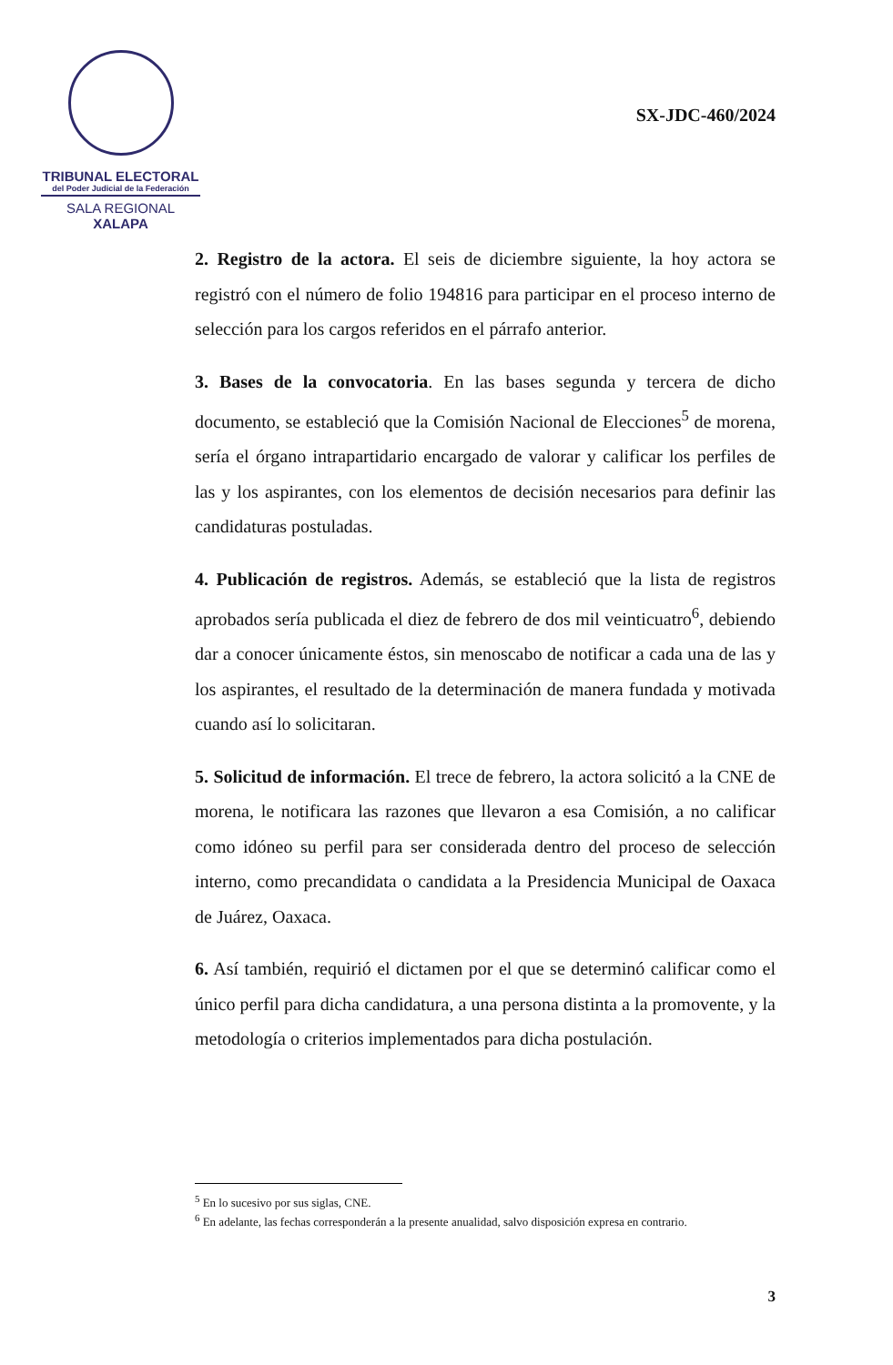TRIBUNAL ELECTORAL
del Poder Judicial de la Federación
SALA REGIONAL
XALAPA
SX-JDC-460/2024
2. Registro de la actora. El seis de diciembre siguiente, la hoy actora se registró con el número de folio 194816 para participar en el proceso interno de selección para los cargos referidos en el párrafo anterior.
3. Bases de la convocatoria. En las bases segunda y tercera de dicho documento, se estableció que la Comisión Nacional de Elecciones<sup>5</sup> de morena, sería el órgano intrapartidario encargado de valorar y calificar los perfiles de las y los aspirantes, con los elementos de decisión necesarios para definir las candidaturas postuladas.
4. Publicación de registros. Además, se estableció que la lista de registros aprobados sería publicada el diez de febrero de dos mil veinticuatro<sup>6</sup>, debiendo dar a conocer únicamente éstos, sin menoscabo de notificar a cada una de las y los aspirantes, el resultado de la determinación de manera fundada y motivada cuando así lo solicitaran.
5. Solicitud de información. El trece de febrero, la actora solicitó a la CNE de morena, le notificara las razones que llevaron a esa Comisión, a no calificar como idóneo su perfil para ser considerada dentro del proceso de selección interno, como precandidata o candidata a la Presidencia Municipal de Oaxaca de Juárez, Oaxaca.
6. Así también, requirió el dictamen por el que se determinó calificar como el único perfil para dicha candidatura, a una persona distinta a la promovente, y la metodología o criterios implementados para dicha postulación.
<sup>5</sup> En lo sucesivo por sus siglas, CNE.
<sup>6</sup> En adelante, las fechas corresponderán a la presente anualidad, salvo disposición expresa en contrario.
3